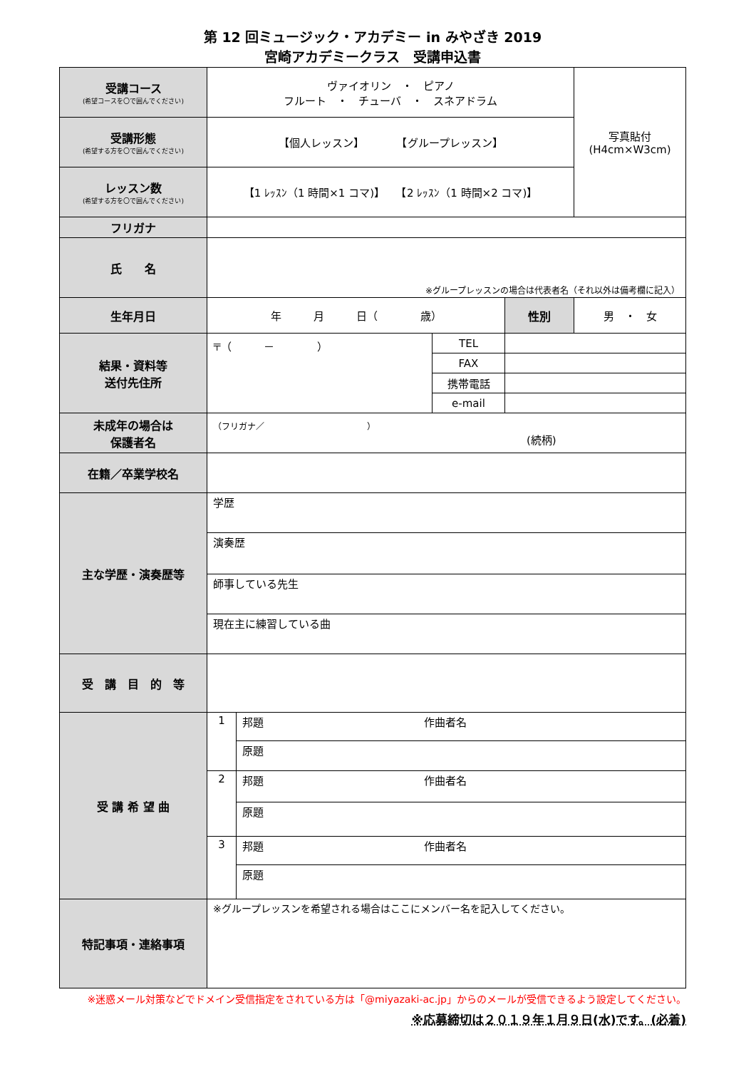第 12 回ミュージック・アカデミー in みやざき 2019
宮崎アカデミークラス　受講申込書
| 受講コース (希望コースを〇で囲んでください) | ヴァイオリン ・ ピアノ フルート ・ チューバ ・ スネアドラム | | | | 写真貼付 (H4cm×W3cm) |
| 受講形態 (希望する方を〇で囲んでください) | 【個人レッスン】 【グループレッスン】 | | | | |
| レッスン数 (希望する方を〇で囲んでください) | 【1 ﾚｯｽﾝ（1 時間×1 コマ)】 【2 ﾚｯｽﾝ（1 時間×2 コマ)】 | | | | |
| フリガナ | | | | | |
| 氏 名 | ※グループレッスンの場合は代表者名（それ以外は備考欄に記入） | | | | |
| 生年月日 | 年 月 日（ 歳） | | | 性別 | 男 ・ 女 |
| 結果・資料等 送付先住所 | 〒（ － ） | | TEL | | |
| | | | FAX | | |
| | | | 携帯電話 | | |
| | | | e-mail | | |
| 未成年の場合は 保護者名 | （フリガナ／ ） (続柄) | | | | |
| 在籍／卒業学校名 | | | | | |
| 主な学歴・演奏歴等 | 学歴 | | | | |
| | 演奏歴 | | | | |
| | 師事している先生 | | | | |
| | 現在主に練習している曲 | | | | |
| 受 講 目 的 等 | | | | | |
| 受 講 希 望 曲 | 1 | 邦題 作曲者名 | | | |
| | | 原題 | | | |
| | 2 | 邦題 作曲者名 | | | |
| | | 原題 | | | |
| | 3 | 邦題 作曲者名 | | | |
| | | 原題 | | | |
| 特記事項・連絡事項 | ※グループレッスンを希望される場合はここにメンバー名を記入してください。 | | | | |
※迷惑メール対策などでドメイン受信指定をされている方は「@miyazaki-ac.jp」からのメールが受信できるよう設定してください。
※応募締切は２０１９年１月９日(水)です。(必着)